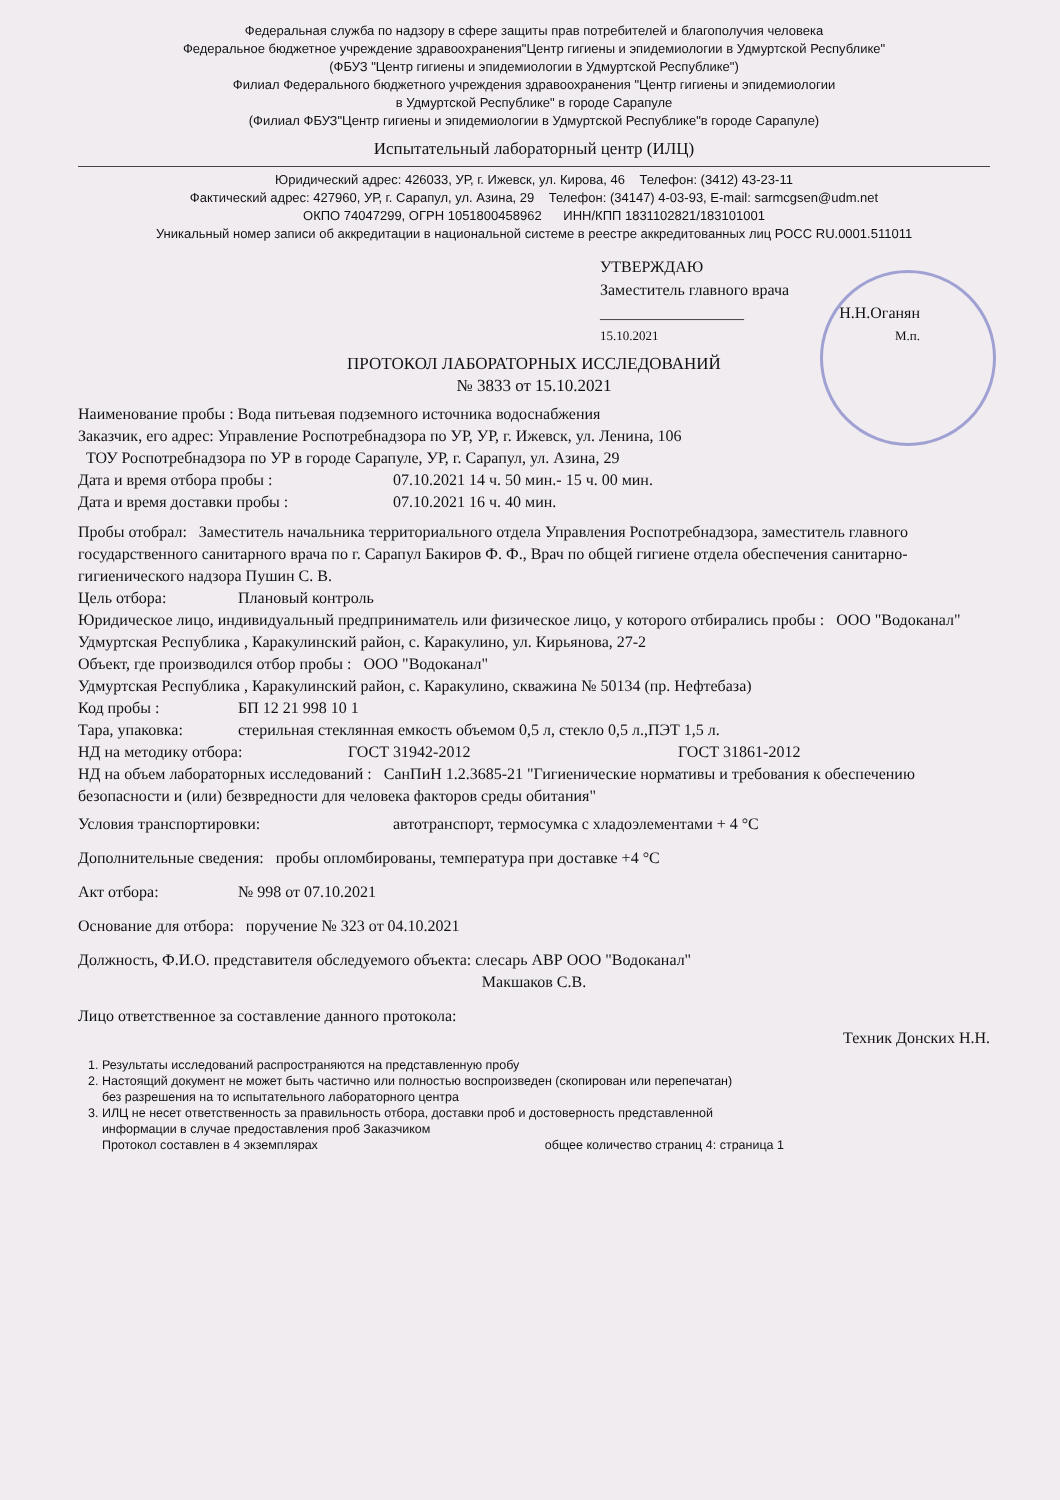Федеральная служба по надзору в сфере защиты прав потребителей и благополучия человека
Федеральное бюджетное учреждение здравоохранения"Центр гигиены и эпидемиологии в Удмуртской Республике"
(ФБУЗ "Центр гигиены и эпидемиологии в Удмуртской Республике")
Филиал Федерального бюджетного учреждения здравоохранения "Центр гигиены и эпидемиологии
в Удмуртской Республике" в городе Сарапуле
(Филиал ФБУЗ"Центр гигиены и эпидемиологии в Удмуртской Республике"в городе Сарапуле)
Испытательный лабораторный центр (ИЛЦ)
Юридический адрес: 426033, УР, г. Ижевск, ул. Кирова, 46 Телефон: (3412) 43-23-11
Фактический адрес: 427960, УР, г. Сарапул, ул. Азина, 29 Телефон: (34147) 4-03-93, E-mail: sarmcgsen@udm.net
ОКПО 74047299, ОГРН 1051800458962 ИНН/КПП 1831102821/183101001
Уникальный номер записи об аккредитации в национальной системе в реестре аккредитованных лиц РОСС RU.0001.511011
УТВЕРЖДАЮ
Заместитель главного врача
__________________ Н.Н.Оганян
15.10.2021 М.п.
ПРОТОКОЛ ЛАБОРАТОРНЫХ ИССЛЕДОВАНИЙ
№ 3833 от 15.10.2021
Наименование пробы : Вода питьевая подземного источника водоснабжения
Заказчик, его адрес: Управление Роспотребнадзора по УР, УР, г. Ижевск, ул. Ленина, 106
ТОУ Роспотребнадзора по УР в городе Сарапуле, УР, г. Сарапул, ул. Азина, 29
Дата и время отбора пробы : 07.10.2021 14 ч. 50 мин.- 15 ч. 00 мин.
Дата и время доставки пробы : 07.10.2021 16 ч. 40 мин.
Пробы отобрал: Заместитель начальника территориального отдела Управления Роспотребнадзора, заместитель главного государственного санитарного врача по г. Сарапул Бакиров Ф. Ф., Врач по общей гигиене отдела обеспечения санитарно-гигиенического надзора Пушин С. В.
Цель отбора: Плановый контроль
Юридическое лицо, индивидуальный предприниматель или физическое лицо, у которого отбирались пробы : ООО "Водоканал"
Удмуртская Республика , Каракулинский район, с. Каракулино, ул. Кирьянова, 27-2
Объект, где производился отбор пробы : ООО "Водоканал"
Удмуртская Республика , Каракулинский район, с. Каракулино, скважина № 50134 (пр. Нефтебаза)
Код пробы : БП 12 21 998 10 1
Тара, упаковка: стерильная стеклянная емкость объемом 0,5 л, стекло 0,5 л.,ПЭТ 1,5 л.
НД на методику отбора: ГОСТ 31942-2012 ГОСТ 31861-2012
НД на объем лабораторных исследований : СанПиН 1.2.3685-21 "Гигиенические нормативы и требования к обеспечению безопасности и (или) безвредности для человека факторов среды обитания"
Условия транспортировки: автотранспорт, термосумка с хладоэлементами + 4 °С
Дополнительные сведения: пробы опломбированы, температура при доставке +4 °С
Акт отбора: № 998 от 07.10.2021
Основание для отбора: поручение № 323 от 04.10.2021
Должность, Ф.И.О. представителя обследуемого объекта: слесарь АВР ООО "Водоканал"
Макшаков С.В.
Лицо ответственное за составление данного протокола:
Техник Донских Н.Н.
1. Результаты исследований распространяются на представленную пробу
2. Настоящий документ не может быть частично или полностью воспроизведен (скопирован или перепечатан)
без разрешения на то испытательного лабораторного центра
3. ИЛЦ не несет ответственность за правильность отбора, доставки проб и достоверность представленной
информации в случае предоставления проб Заказчиком
Протокол составлен в 4 экземплярах общее количество страниц 4: страница 1